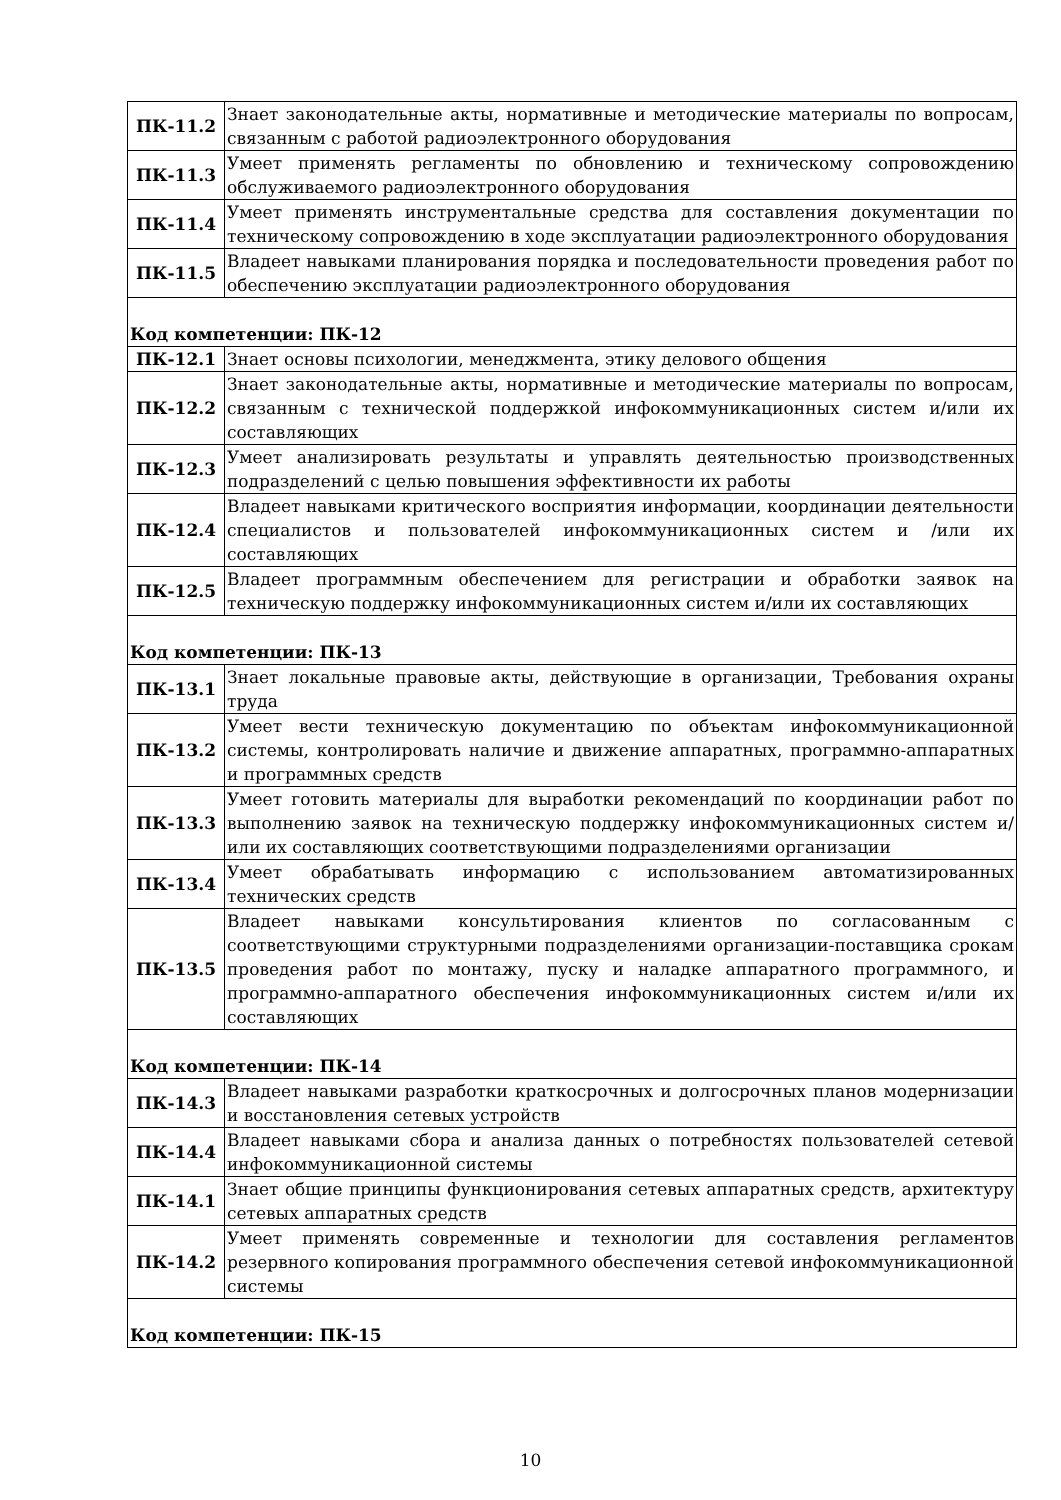| ПК-11.2 | Знает законодательные акты, нормативные и методические материалы по вопросам, связанным с работой радиоэлектронного оборудования |
| ПК-11.3 | Умеет применять регламенты по обновлению и техническому сопровождению обслуживаемого радиоэлектронного оборудования |
| ПК-11.4 | Умеет применять инструментальные средства для составления документации по техническому сопровождению в ходе эксплуатации радиоэлектронного оборудования |
| ПК-11.5 | Владеет навыками планирования порядка и последовательности проведения работ по обеспечению эксплуатации радиоэлектронного оборудования |
| Код компетенции: ПК-12 | |
| ПК-12.1 | Знает основы психологии, менеджмента, этику делового общения |
| ПК-12.2 | Знает законодательные акты, нормативные и методические материалы по вопросам, связанным с технической поддержкой инфокоммуникационных систем и/или их составляющих |
| ПК-12.3 | Умеет анализировать результаты и управлять деятельностью производственных подразделений с целью повышения эффективности их работы |
| ПК-12.4 | Владеет навыками критического восприятия информации, координации деятельности специалистов и пользователей инфокоммуникационных систем и /или их составляющих |
| ПК-12.5 | Владеет программным обеспечением для регистрации и обработки заявок на техническую поддержку инфокоммуникационных систем и/или их составляющих |
| Код компетенции: ПК-13 | |
| ПК-13.1 | Знает локальные правовые акты, действующие в организации, Требования охраны труда |
| ПК-13.2 | Умеет вести техническую документацию по объектам инфокоммуникационной системы, контролировать наличие и движение аппаратных, программно-аппаратных и программных средств |
| ПК-13.3 | Умеет готовить материалы для выработки рекомендаций по координации работ по выполнению заявок на техническую поддержку инфокоммуникационных систем и/или их составляющих соответствующими подразделениями организации |
| ПК-13.4 | Умеет обрабатывать информацию с использованием автоматизированных технических средств |
| ПК-13.5 | Владеет навыками консультирования клиентов по согласованным с соответствующими структурными подразделениями организации-поставщика срокам проведения работ по монтажу, пуску и наладке аппаратного программного, и программно-аппаратного обеспечения инфокоммуникационных систем и/или их составляющих |
| Код компетенции: ПК-14 | |
| ПК-14.3 | Владеет навыками разработки краткосрочных и долгосрочных планов модернизации и восстановления сетевых устройств |
| ПК-14.4 | Владеет навыками сбора и анализа данных о потребностях пользователей сетевой инфокоммуникационной системы |
| ПК-14.1 | Знает общие принципы функционирования сетевых аппаратных средств, архитектуру сетевых аппаратных средств |
| ПК-14.2 | Умеет применять современные и технологии для составления регламентов резервного копирования программного обеспечения сетевой инфокоммуникационной системы |
| Код компетенции: ПК-15 | |
10